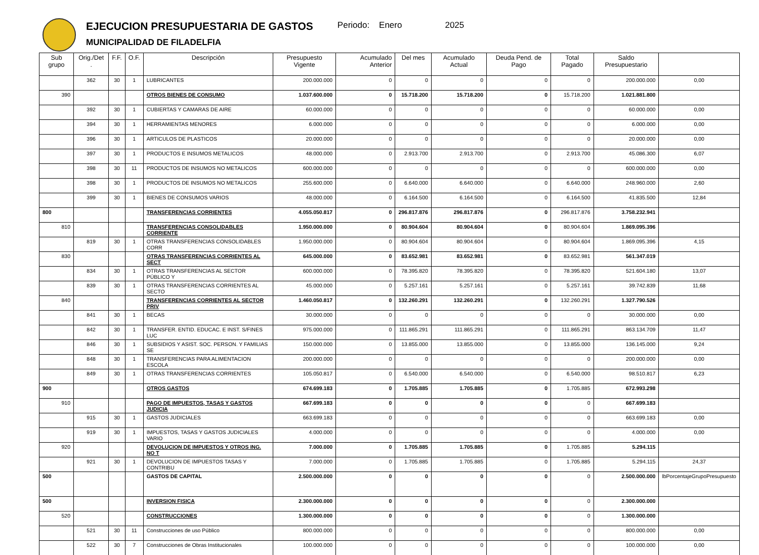EJECUCION PRESUPUESTARIA DE GASTOS
MUNICIPALIDAD DE FILADELFIA
Periodo: Enero 2025
| Sub grupo | Orig./Det . | F.F. | O.F. | Descripción | Presupuesto Vigente | Acumulado Anterior | Del mes | Acumulado Actual | Deuda Pend. de Pago | Total Pagado | Saldo Presupuestario | |
| --- | --- | --- | --- | --- | --- | --- | --- | --- | --- | --- | --- | --- |
| | 362 | 30 | 1 | LUBRICANTES | 200.000.000 | 0 | 0 | 0 | 0 | 0 | 200.000.000 | 0,00 |
| 390 | | | | OTROS BIENES DE CONSUMO | 1.037.600.000 | 0 | 15.718.200 | 15.718.200 | 0 | 15.718.200 | 1.021.881.800 | |
| | 392 | 30 | 1 | CUBIERTAS Y CAMARAS DE AIRE | 60.000.000 | 0 | 0 | 0 | 0 | 0 | 60.000.000 | 0,00 |
| | 394 | 30 | 1 | HERRAMIENTAS MENORES | 6.000.000 | 0 | 0 | 0 | 0 | 0 | 6.000.000 | 0,00 |
| | 396 | 30 | 1 | ARTICULOS DE PLASTICOS | 20.000.000 | 0 | 0 | 0 | 0 | 0 | 20.000.000 | 0,00 |
| | 397 | 30 | 1 | PRODUCTOS E INSUMOS METALICOS | 48.000.000 | 0 | 2.913.700 | 2.913.700 | 0 | 2.913.700 | 45.086.300 | 6,07 |
| | 398 | 30 | 11 | PRODUCTOS DE INSUMOS NO METALICOS | 600.000.000 | 0 | 0 | 0 | 0 | 0 | 600.000.000 | 0,00 |
| | 398 | 30 | 1 | PRODUCTOS DE INSUMOS NO METALICOS | 255.600.000 | 0 | 6.640.000 | 6.640.000 | 0 | 6.640.000 | 248.960.000 | 2,60 |
| | 399 | 30 | 1 | BIENES DE CONSUMOS VARIOS | 48.000.000 | 0 | 6.164.500 | 6.164.500 | 0 | 6.164.500 | 41.835.500 | 12,84 |
| 800 | | | | TRANSFERENCIAS CORRIENTES | 4.055.050.817 | 0 | 296.817.876 | 296.817.876 | 0 | 296.817.876 | 3.758.232.941 | |
| 810 | | | | TRANSFERENCIAS CONSOLIDABLES CORRIENTE | 1.950.000.000 | 0 | 80.904.604 | 80.904.604 | 0 | 80.904.604 | 1.869.095.396 | |
| | 819 | 30 | 1 | OTRAS TRANSFERENCIAS CONSOLIDABLES CORR | 1.950.000.000 | 0 | 80.904.604 | 80.904.604 | 0 | 80.904.604 | 1.869.095.396 | 4,15 |
| 830 | | | | OTRAS TRANSFERENCIAS CORRIENTES AL SECT | 645.000.000 | 0 | 83.652.981 | 83.652.981 | 0 | 83.652.981 | 561.347.019 | |
| | 834 | 30 | 1 | OTRAS TRANSFERENCIAS AL SECTOR PÚBLICO Y | 600.000.000 | 0 | 78.395.820 | 78.395.820 | 0 | 78.395.820 | 521.604.180 | 13,07 |
| | 839 | 30 | 1 | OTRAS TRANSFERENCIAS CORRIENTES AL SECTO | 45.000.000 | 0 | 5.257.161 | 5.257.161 | 0 | 5.257.161 | 39.742.839 | 11,68 |
| 840 | | | | TRANSFERENCIAS CORRIENTES AL SECTOR PRIV | 1.460.050.817 | 0 | 132.260.291 | 132.260.291 | 0 | 132.260.291 | 1.327.790.526 | |
| | 841 | 30 | 1 | BECAS | 30.000.000 | 0 | 0 | 0 | 0 | 0 | 30.000.000 | 0,00 |
| | 842 | 30 | 1 | TRANSFER. ENTID. EDUCAC. E INST. S/FINES LUC | 975.000.000 | 0 | 111.865.291 | 111.865.291 | 0 | 111.865.291 | 863.134.709 | 11,47 |
| | 846 | 30 | 1 | SUBSIDIOS Y ASIST. SOC. PERSON. Y FAMILIAS SE | 150.000.000 | 0 | 13.855.000 | 13.855.000 | 0 | 13.855.000 | 136.145.000 | 9,24 |
| | 848 | 30 | 1 | TRANSFERENCIAS PARA ALIMENTACION ESCOLA | 200.000.000 | 0 | 0 | 0 | 0 | 0 | 200.000.000 | 0,00 |
| | 849 | 30 | 1 | OTRAS TRANSFERENCIAS CORRIENTES | 105.050.817 | 0 | 6.540.000 | 6.540.000 | 0 | 6.540.000 | 98.510.817 | 6,23 |
| 900 | | | | OTROS GASTOS | 674.699.183 | 0 | 1.705.885 | 1.705.885 | 0 | 1.705.885 | 672.993.298 | |
| 910 | | | | PAGO DE IMPUESTOS, TASAS Y GASTOS JUDICIA | 667.699.183 | 0 | 0 | 0 | 0 | 0 | 667.699.183 | |
| | 915 | 30 | 1 | GASTOS JUDICIALES | 663.699.183 | 0 | 0 | 0 | 0 | 0 | 663.699.183 | 0,00 |
| | 919 | 30 | 1 | IMPUESTOS, TASAS Y GASTOS JUDICIALES VARIO | 4.000.000 | 0 | 0 | 0 | 0 | 0 | 4.000.000 | 0,00 |
| 920 | | | | DEVOLUCION DE IMPUESTOS Y OTROS ING. NO T | 7.000.000 | 0 | 1.705.885 | 1.705.885 | 0 | 1.705.885 | 5.294.115 | |
| | 921 | 30 | 1 | DEVOLUCION DE IMPUESTOS TASAS Y CONTRIBU | 7.000.000 | 0 | 1.705.885 | 1.705.885 | 0 | 1.705.885 | 5.294.115 | 24,37 |
| 500 | | | | GASTOS DE CAPITAL | 2.500.000.000 | 0 | 0 | 0 | 0 | 0 | 2.500.000.000 | lbPorcentajeGrupoPresupuesto |
| 500 | | | | INVERSION FISICA | 2.300.000.000 | 0 | 0 | 0 | 0 | 0 | 2.300.000.000 | |
| 520 | | | | CONSTRUCCIONES | 1.300.000.000 | 0 | 0 | 0 | 0 | 0 | 1.300.000.000 | |
| | 521 | 30 | 11 | Construcciones de uso Público | 800.000.000 | 0 | 0 | 0 | 0 | 0 | 800.000.000 | 0,00 |
| | 522 | 30 | 7 | Construcciones de Obras Institucionales | 100.000.000 | 0 | 0 | 0 | 0 | 0 | 100.000.000 | 0,00 |